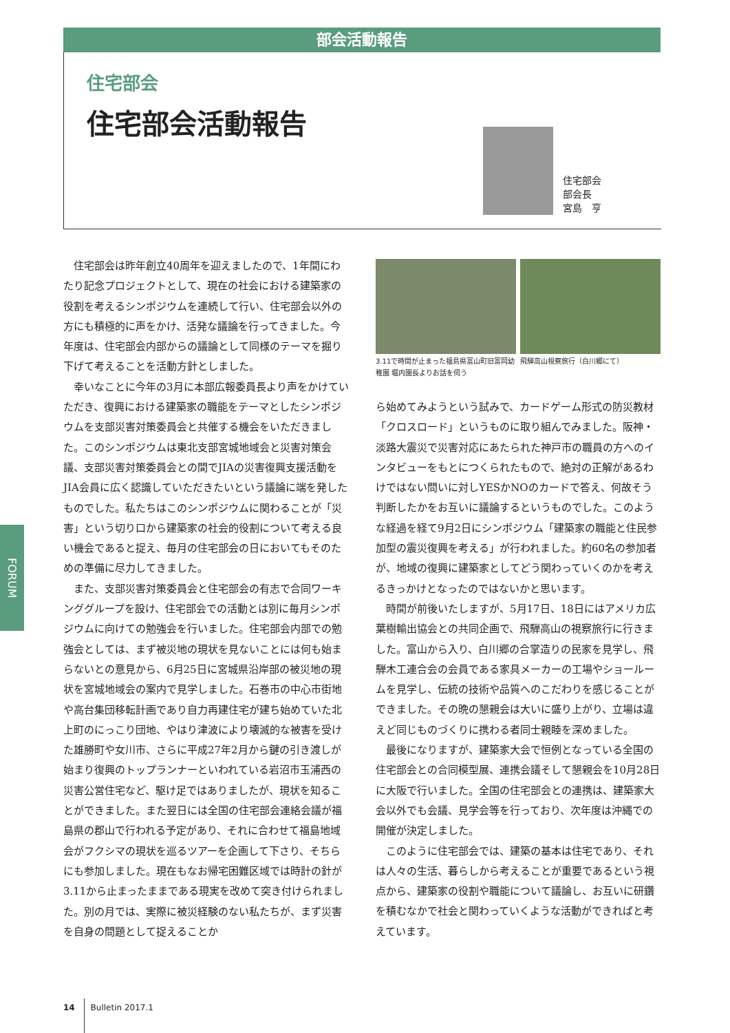部会活動報告
住宅部会
住宅部会活動報告
住宅部会
部会長
宮島　亨
FORUM
住宅部会は昨年創立40周年を迎えましたので、1年間にわたり記念プロジェクトとして、現在の社会における建築家の役割を考えるシンポジウムを連続して行い、住宅部会以外の方にも積極的に声をかけ、活発な議論を行ってきました。今年度は、住宅部会内部からの議論として同様のテーマを掘り下げて考えることを活動方針としました。
幸いなことに今年の3月に本部広報委員長より声をかけていただき、復興における建築家の職能をテーマとしたシンポジウムを支部災害対策委員会と共催する機会をいただきました。このシンポジウムは東北支部宮城地域会と災害対策会議、支部災害対策委員会との間でJIAの災害復興支援活動をJIA会員に広く認識していただきたいという議論に端を発したものでした。私たちはこのシンポジウムに関わることが「災害」という切り口から建築家の社会的役割について考える良い機会であると捉え、毎月の住宅部会の日においてもそのための準備に尽力してきました。
また、支部災害対策委員会と住宅部会の有志で合同ワーキンググループを設け、住宅部会での活動とは別に毎月シンポジウムに向けての勉強会を行いました。住宅部会内部での勉強会としては、まず被災地の現状を見ないことには何も始まらないとの意見から、6月25日に宮城県沿岸部の被災地の現状を宮城地域会の案内で見学しました。石巻市の中心市街地や高台集団移転計画であり自力再建住宅が建ち始めていた北上町のにっこり団地、やはり津波により壊滅的な被害を受けた雄勝町や女川市、さらに平成27年2月から鍵の引き渡しが始まり復興のトップランナーといわれている岩沼市玉浦西の災害公営住宅など、駆け足ではありましたが、現状を知ることができました。また翌日には全国の住宅部会連絡会議が福島県の郡山で行われる予定があり、それに合わせて福島地域会がフクシマの現状を巡るツアーを企画して下さり、そちらにも参加しました。現在もなお帰宅困難区域では時計の針が3.11から止まったままである現実を改めて突き付けられました。別の月では、実際に被災経験のない私たちが、まず災害を自身の問題として捉えることか
3.11で時間が止まった福島県富山町旧富岡幼稚園 堀内園長よりお話を伺う
飛騨高山視察旅行（白川郷にて）
ら始めてみようという試みで、カードゲーム形式の防災教材「クロスロード」というものに取り組んでみました。阪神・淡路大震災で災害対応にあたられた神戸市の職員の方へのインタビューをもとにつくられたもので、絶対の正解があるわけではない問いに対しYESかNOのカードで答え、何故そう判断したかをお互いに議論するというものでした。このような経過を経て9月2日にシンポジウム「建築家の職能と住民参加型の震災復興を考える」が行われました。約60名の参加者が、地域の復興に建築家としてどう関わっていくのかを考えるきっかけとなったのではないかと思います。
時間が前後いたしますが、5月17日、18日にはアメリカ広葉樹輸出協会との共同企画で、飛騨高山の視察旅行に行きました。富山から入り、白川郷の合掌造りの民家を見学し、飛騨木工連合会の会員である家具メーカーの工場やショールームを見学し、伝統の技術や品質へのこだわりを感じることができました。その晩の懇親会は大いに盛り上がり、立場は違えど同じものづくりに携わる者同士親睦を深めました。
最後になりますが、建築家大会で恒例となっている全国の住宅部会との合同模型展、連携会議そして懇親会を10月28日に大阪で行いました。全国の住宅部会との連携は、建築家大会以外でも会議、見学会等を行っており、次年度は沖縄での開催が決定しました。
このように住宅部会では、建築の基本は住宅であり、それは人々の生活、暮らしから考えることが重要であるという視点から、建築家の役割や職能について議論し、お互いに研鑽を積むなかで社会と関わっていくような活動ができればと考えています。
14 Bulletin 2017.1